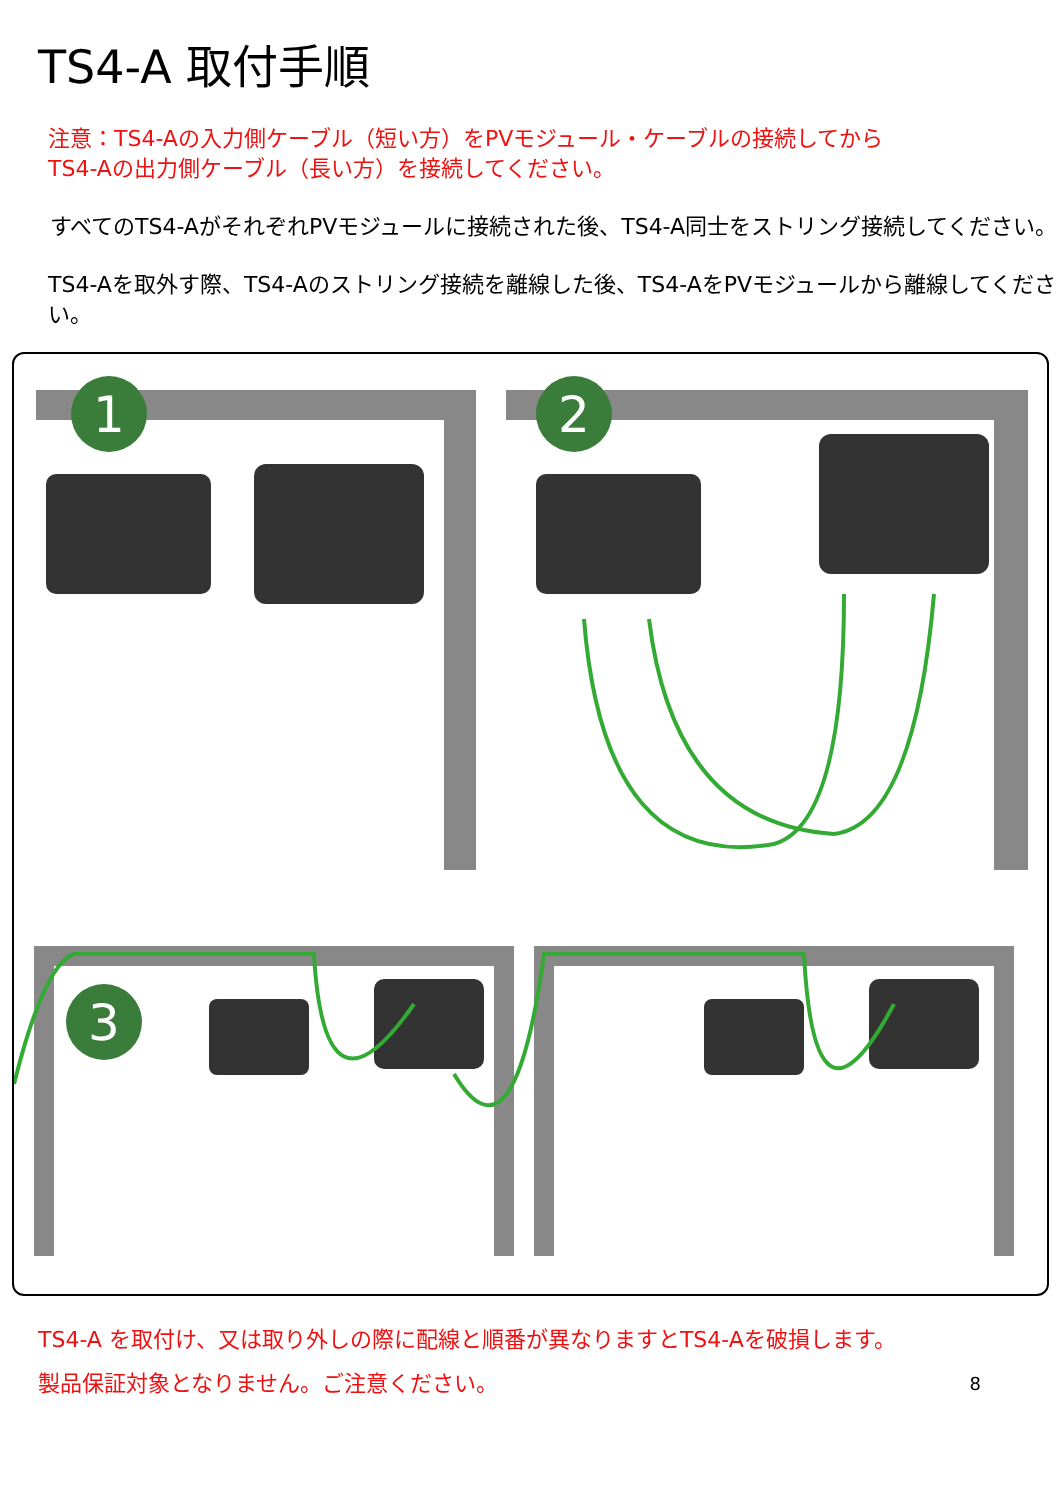TS4-A 取付手順
注意：TS4-Aの入力側ケーブル（短い方）をPVモジュール・ケーブルの接続してから
TS4-Aの出力側ケーブル（長い方）を接続してください。
すべてのTS4-AがそれぞれPVモジュールに接続された後、TS4-A同士をストリング接続してください。
TS4-Aを取外す際、TS4-Aのストリング接続を離線した後、TS4-AをPVモジュールから離線してください。
1
2
3
TS4-A を取付け、又は取り外しの際に配線と順番が異なりますとTS4-Aを破損します。
製品保証対象となりません。ご注意ください。 8